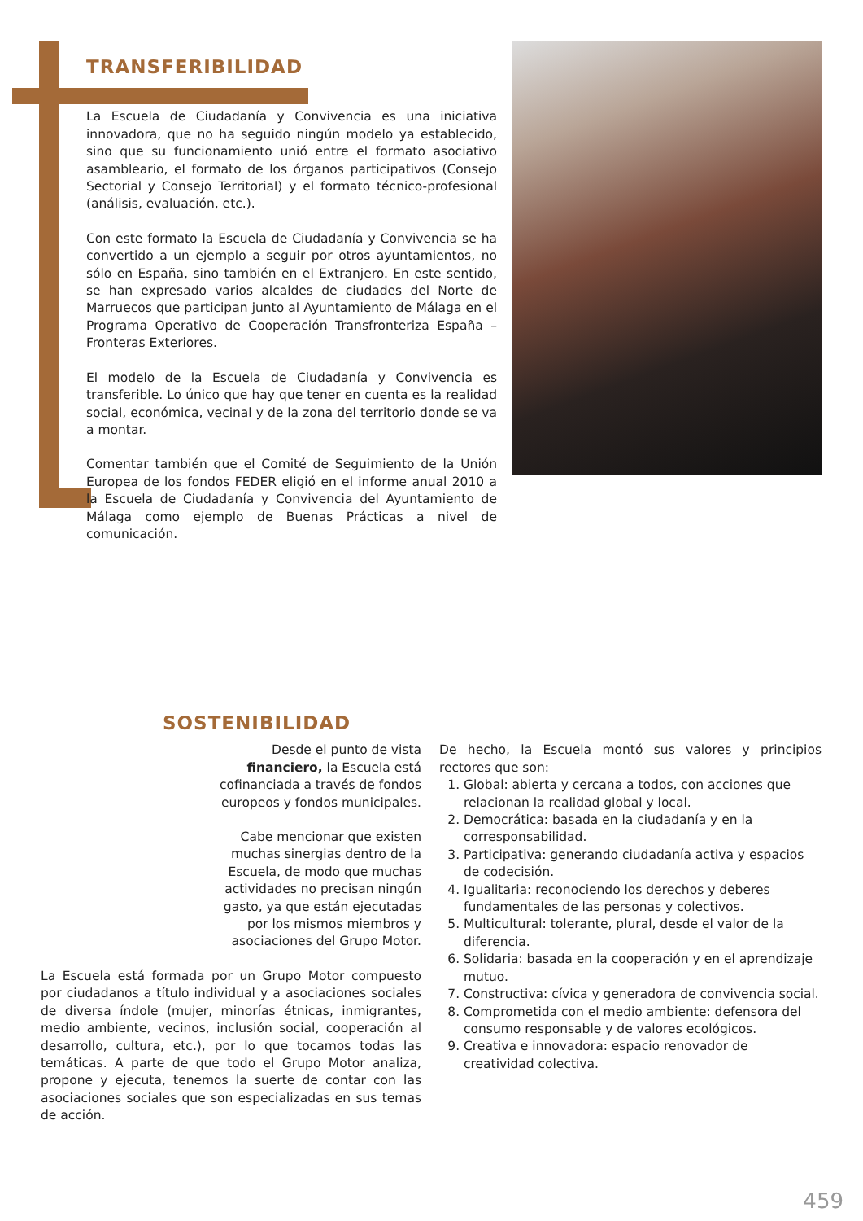TRANSFERIBILIDAD
La Escuela de Ciudadanía y Convivencia es una iniciativa innovadora, que no ha seguido ningún modelo ya establecido, sino que su funcionamiento unió entre el formato asociativo asambleario, el formato de los órganos participativos (Consejo Sectorial y Consejo Territorial) y el formato técnico-profesional (análisis, evaluación, etc.).
Con este formato la Escuela de Ciudadanía y Convivencia se ha convertido a un ejemplo a seguir por otros ayuntamientos, no sólo en España, sino también en el Extranjero. En este sentido, se han expresado varios alcaldes de ciudades del Norte de Marruecos que participan junto al Ayuntamiento de Málaga en el Programa Operativo de Cooperación Transfronteriza España – Fronteras Exteriores.
El modelo de la Escuela de Ciudadanía y Convivencia es transferible. Lo único que hay que tener en cuenta es la realidad social, económica, vecinal y de la zona del territorio donde se va a montar.
Comentar también que el Comité de Seguimiento de la Unión Europea de los fondos FEDER eligió en el informe anual 2010 a la Escuela de Ciudadanía y Convivencia del Ayuntamiento de Málaga como ejemplo de Buenas Prácticas a nivel de comunicación.
SOSTENIBILIDAD
Desde el punto de vista financiero, la Escuela está cofinanciada a través de fondos europeos y fondos municipales.
Cabe mencionar que existen muchas sinergias dentro de la Escuela, de modo que muchas actividades no precisan ningún gasto, ya que están ejecutadas por los mismos miembros y asociaciones del Grupo Motor.
La Escuela está formada por un Grupo Motor compuesto por ciudadanos a título individual y a asociaciones sociales de diversa índole (mujer, minorías étnicas, inmigrantes, medio ambiente, vecinos, inclusión social, cooperación al desarrollo, cultura, etc.), por lo que tocamos todas las temáticas. A parte de que todo el Grupo Motor analiza, propone y ejecuta, tenemos la suerte de contar con las asociaciones sociales que son especializadas en sus temas de acción.
De hecho, la Escuela montó sus valores y principios rectores que son:
1. Global: abierta y cercana a todos, con acciones que relacionan la realidad global y local.
2. Democrática: basada en la ciudadanía y en la corresponsabilidad.
3. Participativa: generando ciudadanía activa y espacios de codecisión.
4. Igualitaria: reconociendo los derechos y deberes fundamentales de las personas y colectivos.
5. Multicultural: tolerante, plural, desde el valor de la diferencia.
6. Solidaria: basada en la cooperación y en el aprendizaje mutuo.
7. Constructiva: cívica y generadora de convivencia social.
8. Comprometida con el medio ambiente: defensora del consumo responsable y de valores ecológicos.
9. Creativa e innovadora: espacio renovador de creatividad colectiva.
459